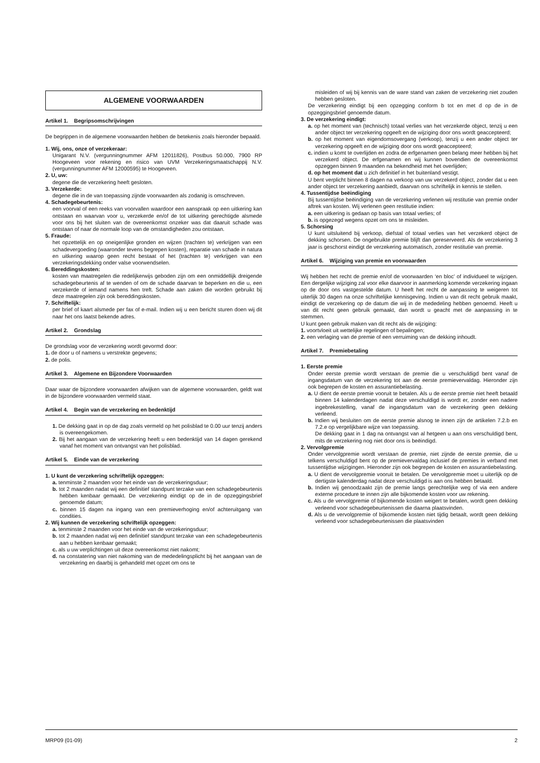ALGEMENE VOORWAARDEN
Artikel 1. Begripsomschrijvingen
De begrippen in de algemene voorwaarden hebben de betekenis zoals hieronder bepaald.
1. Wij, ons, onze of verzekeraar:
Unigarant N.V. (vergunningnummer AFM 12011826), Postbus 50.000, 7900 RP Hoogeveen voor rekening en risico van UVM Verzekeringsmaatschappij N.V. (vergunningnummer AFM 12000595) te Hoogeveen.
2. U, uw:
degene die de verzekering heeft gesloten.
3. Verzekerde:
degene die in de van toepassing zijnde voorwaarden als zodanig is omschreven.
4. Schadegebeurtenis:
een voorval of een reeks van voorvallen waardoor een aanspraak op een uitkering kan ontstaan en waarvan voor u, verzekerde en/of de tot uitkering gerechtigde alsmede voor ons bij het sluiten van de overeenkomst onzeker was dat daaruit schade was ontstaan of naar de normale loop van de omstandigheden zou ontstaan.
5. Fraude:
het opzettelijk en op oneigenlijke gronden en wijzen (trachten te) verkrijgen van een schadevergoeding (waaronder tevens begrepen kosten), reparatie van schade in natura en uitkering waarop geen recht bestaat of het (trachten te) verkrijgen van een verzekeringsdekking onder valse voorwendselen.
6. Bereddingskosten:
kosten van maatregelen die redelijkerwijs geboden zijn om een onmiddellijk dreigende schadegebeurtenis af te wenden of om de schade daarvan te beperken en die u, een verzekerde of iemand namens hen treft. Schade aan zaken die worden gebruikt bij deze maatregelen zijn ook bereddingskosten.
7. Schriftelijk:
per brief of kaart alsmede per fax of e-mail. Indien wij u een bericht sturen doen wij dit naar het ons laatst bekende adres.
Artikel 2. Grondslag
De grondslag voor de verzekering wordt gevormd door:
1. de door u of namens u verstrekte gegevens;
2. de polis.
Artikel 3. Algemene en Bijzondere Voorwaarden
Daar waar de bijzondere voorwaarden afwijken van de algemene voorwaarden, geldt wat in de bijzondere voorwaarden vermeld staat.
Artikel 4. Begin van de verzekering en bedenktijd
1. De dekking gaat in op de dag zoals vermeld op het polisblad te 0.00 uur tenzij anders is overeengekomen.
2. Bij het aangaan van de verzekering heeft u een bedenktijd van 14 dagen gerekend vanaf het moment van ontvangst van het polisblad.
Artikel 5. Einde van de verzekering
1. U kunt de verzekering schriftelijk opzeggen:
a. tenminste 2 maanden voor het einde van de verzekeringsduur;
b. tot 2 maanden nadat wij een definitief standpunt terzake van een schadegebeurtenis hebben kenbaar gemaakt. De verzekering eindigt op de in de opzeggingsbrief genoemde datum;
c. binnen 15 dagen na ingang van een premieverhoging en/of achteruitgang van condities.
2. Wij kunnen de verzekering schriftelijk opzeggen:
a. tenminste 2 maanden voor het einde van de verzekeringsduur;
b. tot 2 maanden nadat wij een definitief standpunt terzake van een schadegebeurtenis aan u hebben kenbaar gemaakt;
c. als u uw verplichtingen uit deze overeenkomst niet nakomt;
d. na constatering van niet nakoming van de mededelingsplicht bij het aangaan van de verzekering en daarbij is gehandeld met opzet om ons te
misleiden of wij bij kennis van de ware stand van zaken de verzekering niet zouden hebben gesloten.
De verzekering eindigt bij een opzegging conform b tot en met d op de in de opzeggingsbrief genoemde datum.
3. De verzekering eindigt:
a. op het moment van (technisch) totaal verlies van het verzekerde object, tenzij u een ander object ter verzekering opgeeft en de wijziging door ons wordt geaccepteerd;
b. op het moment van eigendomsovergang (verkoop), tenzij u een ander object ter verzekering opgeeft en de wijziging door ons wordt geaccepteerd;
c. indien u komt te overlijden en zodra de erfgenamen geen belang meer hebben bij het verzekerd object. De erfgenamen en wij kunnen bovendien de overeenkomst opzeggen binnen 9 maanden na bekendheid met het overlijden;
d. op het moment dat u zich definitief in het buitenland vestigt.
U bent verplicht binnen 8 dagen na verkoop van uw verzekerd object, zonder dat u een ander object ter verzekering aanbiedt, daarvan ons schriftelijk in kennis te stellen.
4. Tussentijdse beëindiging
Bij tussentijdse beëindiging van de verzekering verlenen wij restitutie van premie onder aftrek van kosten. Wij verlenen geen restitutie indien:
a. een uitkering is gedaan op basis van totaal verlies; of
b. is opgezegd wegens opzet om ons te misleiden.
5. Schorsing
U kunt uitsluitend bij verkoop, diefstal of totaal verlies van het verzekerd object de dekking schorsen. De ongebruikte premie blijft dan gereserveerd. Als de verzekering 3 jaar is geschorst eindigt de verzekering automatisch, zonder restitutie van premie.
Artikel 6. Wijziging van premie en voorwaarden
Wij hebben het recht de premie en/of de voorwaarden ‘en bloc’ of individueel te wijzigen. Een dergelijke wijziging zal voor elke daarvoor in aanmerking komende verzekering ingaan op de door ons vastgestelde datum. U heeft het recht de aanpassing te weigeren tot uiterlijk 30 dagen na onze schriftelijke kennisgeving. Indien u van dit recht gebruik maakt, eindigt de verzekering op de datum die wij in de mededeling hebben genoemd. Heeft u van dit recht geen gebruik gemaakt, dan wordt u geacht met de aanpassing in te stemmen.
U kunt geen gebruik maken van dit recht als de wijziging:
1. voortvloeit uit wettelijke regelingen of bepalingen;
2. een verlaging van de premie of een verruiming van de dekking inhoudt.
Artikel 7. Premiebetaling
1. Eerste premie
Onder eerste premie wordt verstaan de premie die u verschuldigd bent vanaf de ingangsdatum van de verzekering tot aan de eerste premievervaldag. Hieronder zijn ook begrepen de kosten en assurantiebelasting.
a. U dient de eerste premie vooruit te betalen. Als u de eerste premie niet heeft betaald binnen 14 kalenderdagen nadat deze verschuldigd is wordt er, zonder een nadere ingebrekestelling, vanaf de ingangsdatum van de verzekering geen dekking verleend.
b. Indien wij besluiten om de eerste premie alsnog te innen zijn de artikelen 7.2.b en 7.2.e op vergelijkbare wijze van toepassing.
De dekking gaat in 1 dag na ontvangst van al hetgeen u aan ons verschuldigd bent, mits de verzekering nog niet door ons is beëindigd.
2. Vervolgpremie
Onder vervolgpremie wordt verstaan de premie, niet zijnde de eerste premie, die u telkens verschuldigd bent op de premievervaldag inclusief de premies in verband met tussentijdse wijzigingen. Hieronder zijn ook begrepen de kosten en assurantiebelasting.
a. U dient de vervolgpremie vooruit te betalen. De vervolgpremie moet u uiterlijk op de dertigste kalenderdag nadat deze verschuldigd is aan ons hebben betaald.
b. Indien wij genoodzaakt zijn de premie langs gerechtelijke weg of via een andere externe procedure te innen zijn alle bijkomende kosten voor uw rekening.
c. Als u de vervolgpremie of bijkomende kosten weigert te betalen, wordt geen dekking verleend voor schadegebeurtenissen die daarna plaatsvinden.
d. Als u de vervolgpremie of bijkomende kosten niet tijdig betaalt, wordt geen dekking verleend voor schadegebeurtenissen die plaatsvinden
MRP09 (01-09) 2